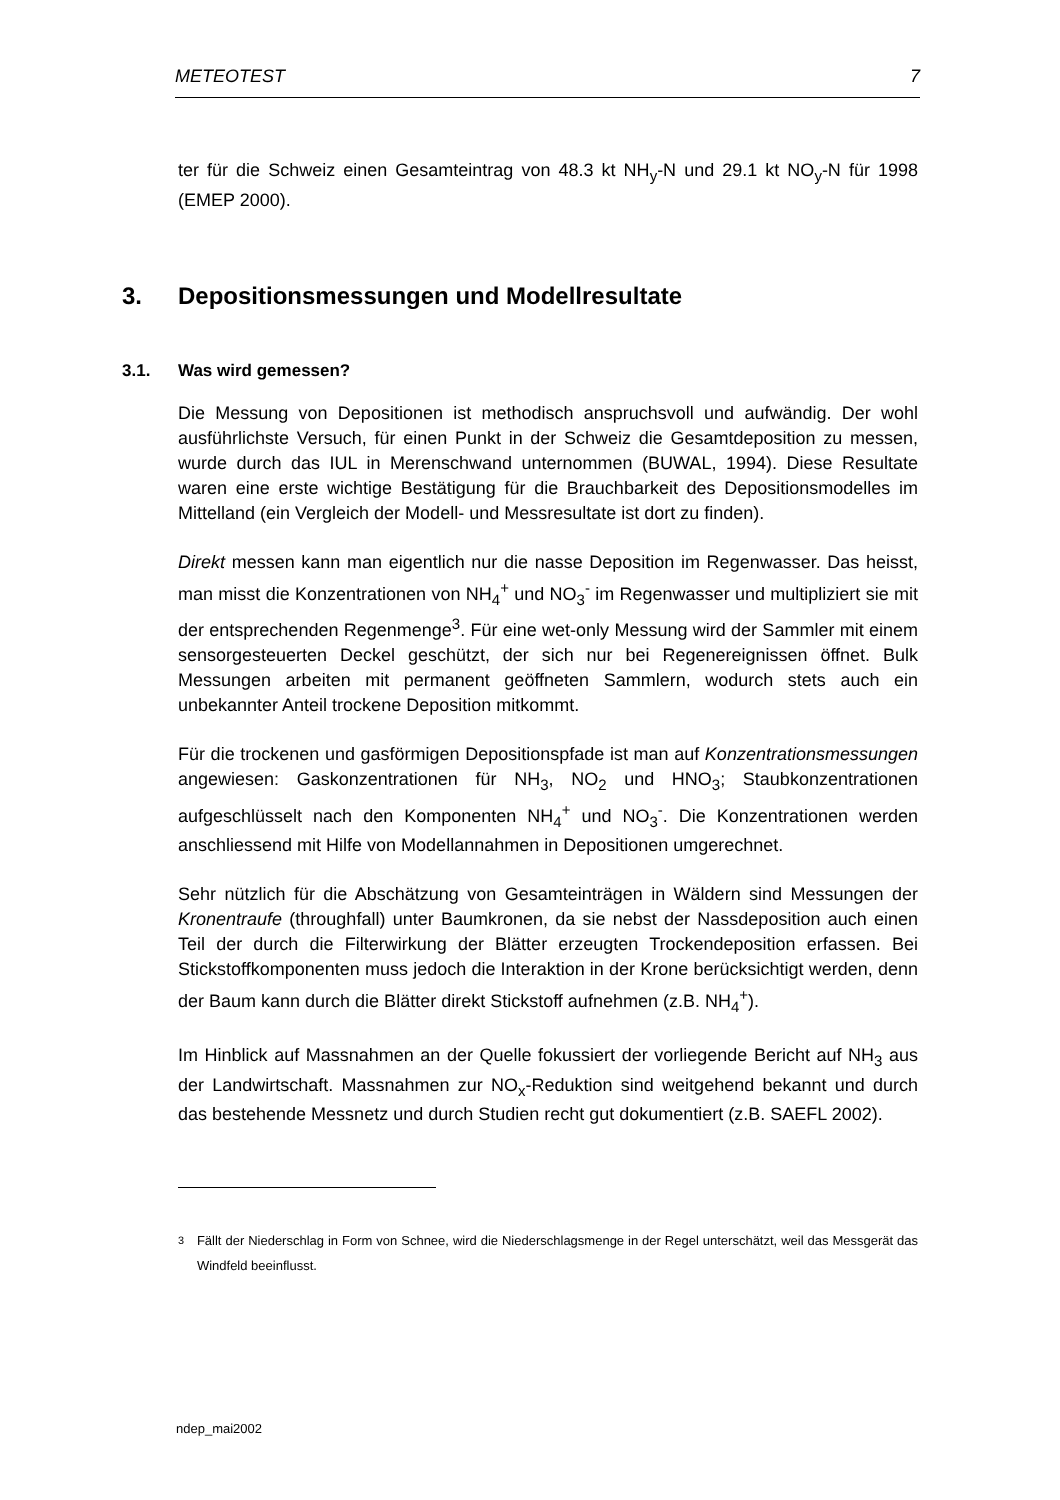METEOTEST 7
ter für die Schweiz einen Gesamteintrag von 48.3 kt NH<sub>y</sub>-N und 29.1 kt NO<sub>y</sub>-N für 1998 (EMEP 2000).
3. Depositionsmessungen und Modellresultate
3.1. Was wird gemessen?
Die Messung von Depositionen ist methodisch anspruchsvoll und aufwändig. Der wohl ausführlichste Versuch, für einen Punkt in der Schweiz die Gesamtdeposition zu messen, wurde durch das IUL in Merenschwand unternommen (BUWAL, 1994). Diese Resultate waren eine erste wichtige Bestätigung für die Brauchbarkeit des Depositionsmodelles im Mittelland (ein Vergleich der Modell- und Messresultate ist dort zu finden).
Direkt messen kann man eigentlich nur die nasse Deposition im Regenwasser. Das heisst, man misst die Konzentrationen von NH<sub>4</sub><sup>+</sup> und NO<sub>3</sub><sup>-</sup> im Regenwasser und multipliziert sie mit der entsprechenden Regenmenge<sup>3</sup>. Für eine wet-only Messung wird der Sammler mit einem sensorgesteuerten Deckel geschützt, der sich nur bei Regenereignissen öffnet. Bulk Messungen arbeiten mit permanent geöffneten Sammlern, wodurch stets auch ein unbekannter Anteil trockene Deposition mitkommt.
Für die trockenen und gasförmigen Depositionspfade ist man auf Konzentrationsmessungen angewiesen: Gaskonzentrationen für NH<sub>3</sub>, NO<sub>2</sub> und HNO<sub>3</sub>; Staubkonzentrationen aufgeschlüsselt nach den Komponenten NH<sub>4</sub><sup>+</sup> und NO<sub>3</sub><sup>-</sup>. Die Konzentrationen werden anschliessend mit Hilfe von Modellannahmen in Depositionen umgerechnet.
Sehr nützlich für die Abschätzung von Gesamteinträgen in Wäldern sind Messungen der Kronentraufe (throughfall) unter Baumkronen, da sie nebst der Nassdeposition auch einen Teil der durch die Filterwirkung der Blätter erzeugten Trockendeposition erfassen. Bei Stickstoffkomponenten muss jedoch die Interaktion in der Krone berücksichtigt werden, denn der Baum kann durch die Blätter direkt Stickstoff aufnehmen (z.B. NH<sub>4</sub><sup>+</sup>).
Im Hinblick auf Massnahmen an der Quelle fokussiert der vorliegende Bericht auf NH<sub>3</sub> aus der Landwirtschaft. Massnahmen zur NO<sub>x</sub>-Reduktion sind weitgehend bekannt und durch das bestehende Messnetz und durch Studien recht gut dokumentiert (z.B. SAEFL 2002).
<sup>3</sup> Fällt der Niederschlag in Form von Schnee, wird die Niederschlagsmenge in der Regel unterschätzt, weil das Messgerät das Windfeld beeinflusst.
ndep_mai2002